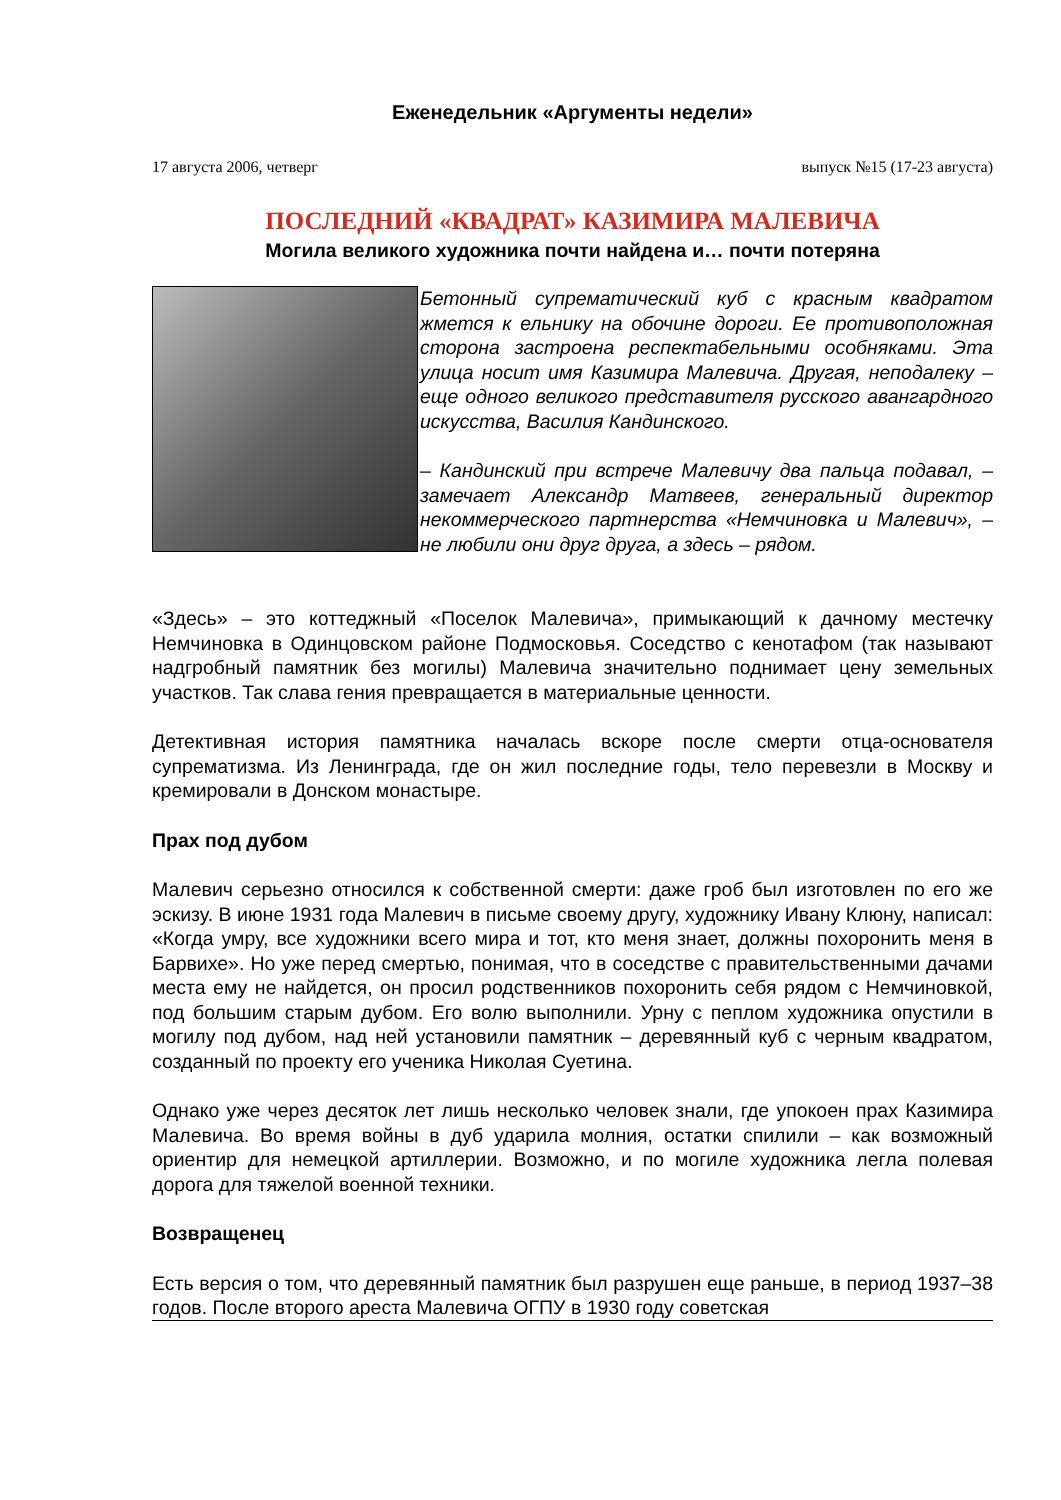Еженедельник «Аргументы недели»
17 августа 2006, четверг выпуск №15 (17-23 августа)
ПОСЛЕДНИЙ «КВАДРАТ» КАЗИМИРА МАЛЕВИЧА
Могила великого художника почти найдена и… почти потеряна
Бетонный супрематический куб с красным квадратом жмется к ельнику на обочине дороги. Ее противоположная сторона застроена респектабельными особняками. Эта улица носит имя Казимира Малевича. Другая, неподалеку – еще одного великого представителя русского авангардного искусства, Василия Кандинского.
– Кандинский при встрече Малевичу два пальца подавал, – замечает Александр Матвеев, генеральный директор некоммерческого партнерства «Немчиновка и Малевич», – не любили они друг друга, а здесь – рядом.
«Здесь» – это коттеджный «Поселок Малевича», примыкающий к дачному местечку Немчиновка в Одинцовском районе Подмосковья. Соседство с кенотафом (так называют надгробный памятник без могилы) Малевича значительно поднимает цену земельных участков. Так слава гения превращается в материальные ценности.
Детективная история памятника началась вскоре после смерти отца-основателя супрематизма. Из Ленинграда, где он жил последние годы, тело перевезли в Москву и кремировали в Донском монастыре.
Прах под дубом
Малевич серьезно относился к собственной смерти: даже гроб был изготовлен по его же эскизу. В июне 1931 года Малевич в письме своему другу, художнику Ивану Клюну, написал: «Когда умру, все художники всего мира и тот, кто меня знает, должны похоронить меня в Барвихе». Но уже перед смертью, понимая, что в соседстве с правительственными дачами места ему не найдется, он просил родственников похоронить себя рядом с Немчиновкой, под большим старым дубом. Его волю выполнили. Урну с пеплом художника опустили в могилу под дубом, над ней установили памятник – деревянный куб с черным квадратом, созданный по проекту его ученика Николая Суетина.
Однако уже через десяток лет лишь несколько человек знали, где упокоен прах Казимира Малевича. Во время войны в дуб ударила молния, остатки спилили – как возможный ориентир для немецкой артиллерии. Возможно, и по могиле художника легла полевая дорога для тяжелой военной техники.
Возвращенец
Есть версия о том, что деревянный памятник был разрушен еще раньше, в период 1937–38 годов. После второго ареста Малевича ОГПУ в 1930 году советская